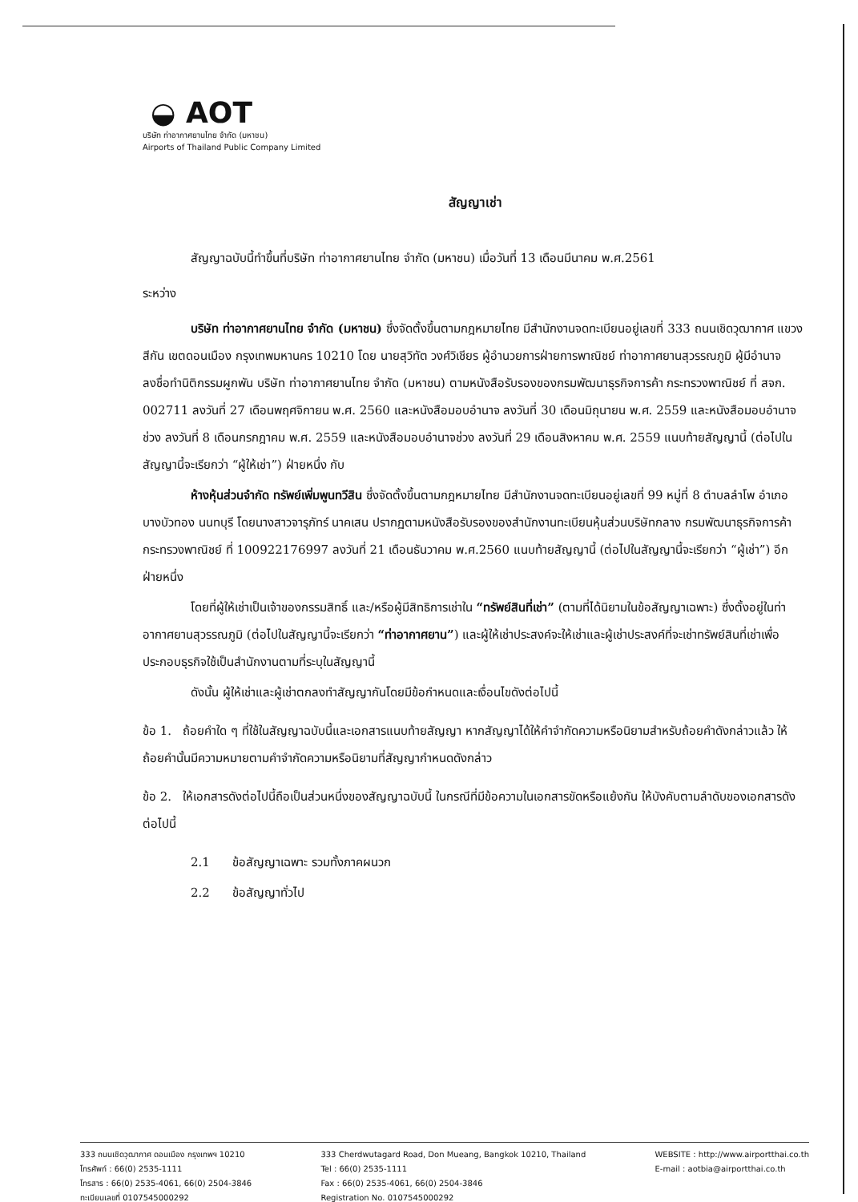◒ AOT
บริษัท ท่าอากาศยานไทย จำกัด (มหาชน)
Airports of Thailand Public Company Limited
สัญญาเช่า
สัญญาฉบับนี้ทำขึ้นที่บริษัท ท่าอากาศยานไทย จำกัด (มหาชน) เมื่อวันที่ 13 เดือนมีนาคม พ.ศ.2561
ระหว่าง
บริษัท ท่าอากาศยานไทย จำกัด (มหาชน) ซึ่งจัดตั้งขึ้นตามกฎหมายไทย มีสำนักงานจดทะเบียนอยู่เลขที่ 333 ถนนเชิดวุฒากาศ แขวงสีกัน เขตดอนเมือง กรุงเทพมหานคร 10210 โดย นายสุวิทัต วงศ์วิเชียร ผู้อำนวยการฝ่ายการพาณิชย์ ท่าอากาศยานสุวรรณภูมิ ผู้มีอำนาจลงชื่อทำนิติกรรมผูกพัน บริษัท ท่าอากาศยานไทย จำกัด (มหาชน) ตามหนังสือรับรองของกรมพัฒนาธุรกิจการค้า กระทรวงพาณิชย์ ที่ สจก. 002711 ลงวันที่ 27 เดือนพฤศจิกายน พ.ศ. 2560 และหนังสือมอบอำนาจ ลงวันที่ 30 เดือนมิถุนายน พ.ศ. 2559 และหนังสือมอบอำนาจช่วง ลงวันที่ 8 เดือนกรกฎาคม พ.ศ. 2559 และหนังสือมอบอำนาจช่วง ลงวันที่ 29 เดือนสิงหาคม พ.ศ. 2559 แนบท้ายสัญญานี้ (ต่อไปในสัญญานี้จะเรียกว่า “ผู้ให้เช่า”) ฝ่ายหนึ่ง กับ
ห้างหุ้นส่วนจำกัด ทรัพย์เพิ่มพูนทวีสิน ซึ่งจัดตั้งขึ้นตามกฎหมายไทย มีสำนักงานจดทะเบียนอยู่เลขที่ 99 หมู่ที่ 8 ตำบลลำโพ อำเภอบางบัวทอง นนทบุรี โดยนางสาวจารุภัทร์ นาคเสน ปรากฏตามหนังสือรับรองของสำนักงานทะเบียนหุ้นส่วนบริษัทกลาง กรมพัฒนาธุรกิจการค้า กระทรวงพาณิชย์ ที่ 100922176997 ลงวันที่ 21 เดือนธันวาคม พ.ศ.2560 แนบท้ายสัญญานี้ (ต่อไปในสัญญานี้จะเรียกว่า “ผู้เช่า”) อีกฝ่ายหนึ่ง
โดยที่ผู้ให้เช่าเป็นเจ้าของกรรมสิทธิ์ และ/หรือผู้มีสิทธิการเช่าใน “ทรัพย์สินที่เช่า” (ตามที่ได้นิยามในข้อสัญญาเฉพาะ) ซึ่งตั้งอยู่ในท่าอากาศยานสุวรรณภูมิ (ต่อไปในสัญญานี้จะเรียกว่า “ท่าอากาศยาน”) และผู้ให้เช่าประสงค์จะให้เช่าและผู้เช่าประสงค์ที่จะเช่าทรัพย์สินที่เช่าเพื่อประกอบธุรกิจใช้เป็นสำนักงานตามที่ระบุในสัญญานี้
ดังนั้น ผู้ให้เช่าและผู้เช่าตกลงทำสัญญากันโดยมีข้อกำหนดและเงื่อนไขดังต่อไปนี้
ข้อ 1. ถ้อยคำใด ๆ ที่ใช้ในสัญญาฉบับนี้และเอกสารแนบท้ายสัญญา หากสัญญาได้ให้คำจำกัดความหรือนิยามสำหรับถ้อยคำดังกล่าวแล้ว ให้ถ้อยคำนั้นมีความหมายตามคำจำกัดความหรือนิยามที่สัญญากำหนดดังกล่าว
ข้อ 2. ให้เอกสารดังต่อไปนี้ถือเป็นส่วนหนึ่งของสัญญาฉบับนี้ ในกรณีที่มีข้อความในเอกสารขัดหรือแย้งกัน ให้บังคับตามลำดับของเอกสารดังต่อไปนี้
2.1 ข้อสัญญาเฉพาะ รวมทั้งภาคผนวก
2.2 ข้อสัญญาทั่วไป
333 ถนนเชิดวุฒากาศ ดอนเมือง กรุงเทพฯ 10210
โทรศัพท์ : 66(0) 2535-1111
โทรสาร : 66(0) 2535-4061, 66(0) 2504-3846
ทะเบียนเลขที่ 0107545000292
333 Cherdwutagard Road, Don Mueang, Bangkok 10210, Thailand
Tel : 66(0) 2535-1111
Fax : 66(0) 2535-4061, 66(0) 2504-3846
Registration No. 0107545000292
WEBSITE : http://www.airportthai.co.th
E-mail : aotbia@airportthai.co.th